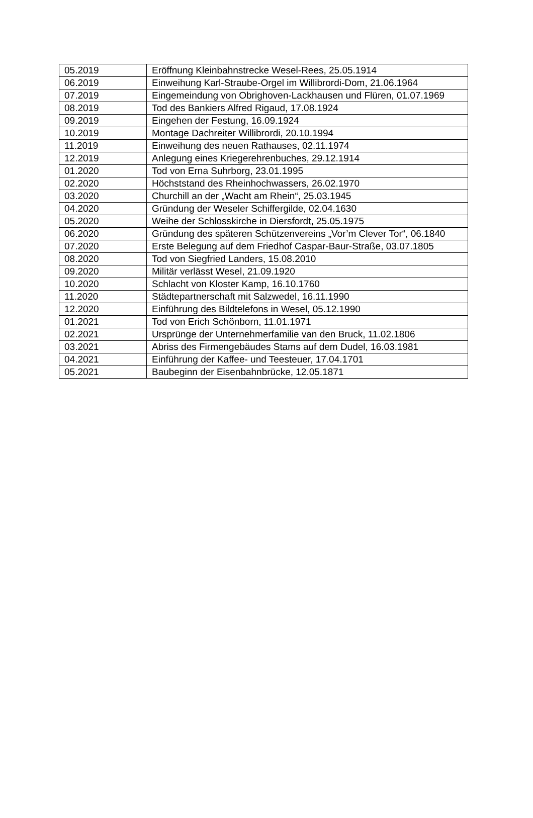| 05.2019 | Eröffnung Kleinbahnstrecke Wesel-Rees, 25.05.1914 |
| 06.2019 | Einweihung Karl-Straube-Orgel im Willibrordi-Dom, 21.06.1964 |
| 07.2019 | Eingemeindung von Obrighoven-Lackhausen und Flüren, 01.07.1969 |
| 08.2019 | Tod des Bankiers Alfred Rigaud, 17.08.1924 |
| 09.2019 | Eingehen der Festung, 16.09.1924 |
| 10.2019 | Montage Dachreiter Willibrordi, 20.10.1994 |
| 11.2019 | Einweihung des neuen Rathauses, 02.11.1974 |
| 12.2019 | Anlegung eines Kriegerehrenbuches, 29.12.1914 |
| 01.2020 | Tod von Erna Suhrborg, 23.01.1995 |
| 02.2020 | Höchststand des Rheinhochwassers, 26.02.1970 |
| 03.2020 | Churchill an der „Wacht am Rhein“, 25.03.1945 |
| 04.2020 | Gründung der Weseler Schiffergilde, 02.04.1630 |
| 05.2020 | Weihe der Schlosskirche in Diersfordt, 25.05.1975 |
| 06.2020 | Gründung des späteren Schützenvereins „Vor’m Clever Tor“, 06.1840 |
| 07.2020 | Erste Belegung auf dem Friedhof Caspar-Baur-Straße, 03.07.1805 |
| 08.2020 | Tod von Siegfried Landers, 15.08.2010 |
| 09.2020 | Militär verlässt Wesel, 21.09.1920 |
| 10.2020 | Schlacht von Kloster Kamp, 16.10.1760 |
| 11.2020 | Städtepartnerschaft mit Salzwedel, 16.11.1990 |
| 12.2020 | Einführung des Bildtelefons in Wesel, 05.12.1990 |
| 01.2021 | Tod von Erich Schönborn, 11.01.1971 |
| 02.2021 | Ursprünge der Unternehmerfamilie van den Bruck, 11.02.1806 |
| 03.2021 | Abriss des Firmengebäudes Stams auf dem Dudel, 16.03.1981 |
| 04.2021 | Einführung der Kaffee- und Teesteuer, 17.04.1701 |
| 05.2021 | Baubeginn der Eisenbahnbrücke, 12.05.1871 |